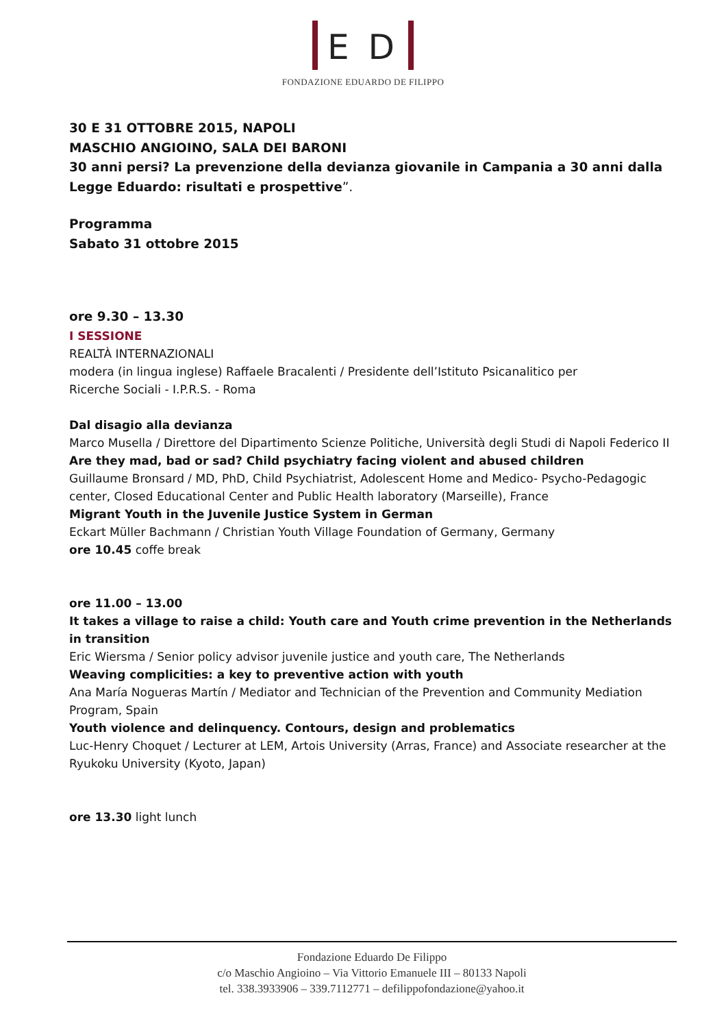E D
FONDAZIONE EDUARDO DE FILIPPO
30 E 31 OTTOBRE 2015, NAPOLI
MASCHIO ANGIOINO, SALA DEI BARONI
30 anni persi? La prevenzione della devianza giovanile in Campania a 30 anni dalla Legge Eduardo: risultati e prospettive”.
Programma
Sabato 31 ottobre 2015
ore 9.30 – 13.30
I SESSIONE
REALTÀ INTERNAZIONALI
modera (in lingua inglese) Raffaele Bracalenti / Presidente dell’Istituto Psicanalitico per
Ricerche Sociali - I.P.R.S. - Roma
Dal disagio alla devianza
Marco Musella / Direttore del Dipartimento Scienze Politiche, Università degli Studi di Napoli Federico II
Are they mad, bad or sad? Child psychiatry facing violent and abused children
Guillaume Bronsard / MD, PhD, Child Psychiatrist, Adolescent Home and Medico- Psycho-Pedagogic center, Closed Educational Center and Public Health laboratory (Marseille), France
Migrant Youth in the Juvenile Justice System in German
Eckart Müller Bachmann / Christian Youth Village Foundation of Germany, Germany
ore 10.45 coffe break
ore 11.00 – 13.00
It takes a village to raise a child: Youth care and Youth crime prevention in the Netherlands in transition
Eric Wiersma / Senior policy advisor juvenile justice and youth care, The Netherlands
Weaving complicities: a key to preventive action with youth
Ana María Nogueras Martín / Mediator and Technician of the Prevention and Community Mediation Program, Spain
Youth violence and delinquency. Contours, design and problematics
Luc-Henry Choquet / Lecturer at LEM, Artois University (Arras, France) and Associate researcher at the Ryukoku University (Kyoto, Japan)
ore 13.30 light lunch
Fondazione Eduardo De Filippo
c/o Maschio Angioino – Via Vittorio Emanuele III – 80133 Napoli
tel. 338.3933906 – 339.7112771 – defilippofondazione@yahoo.it